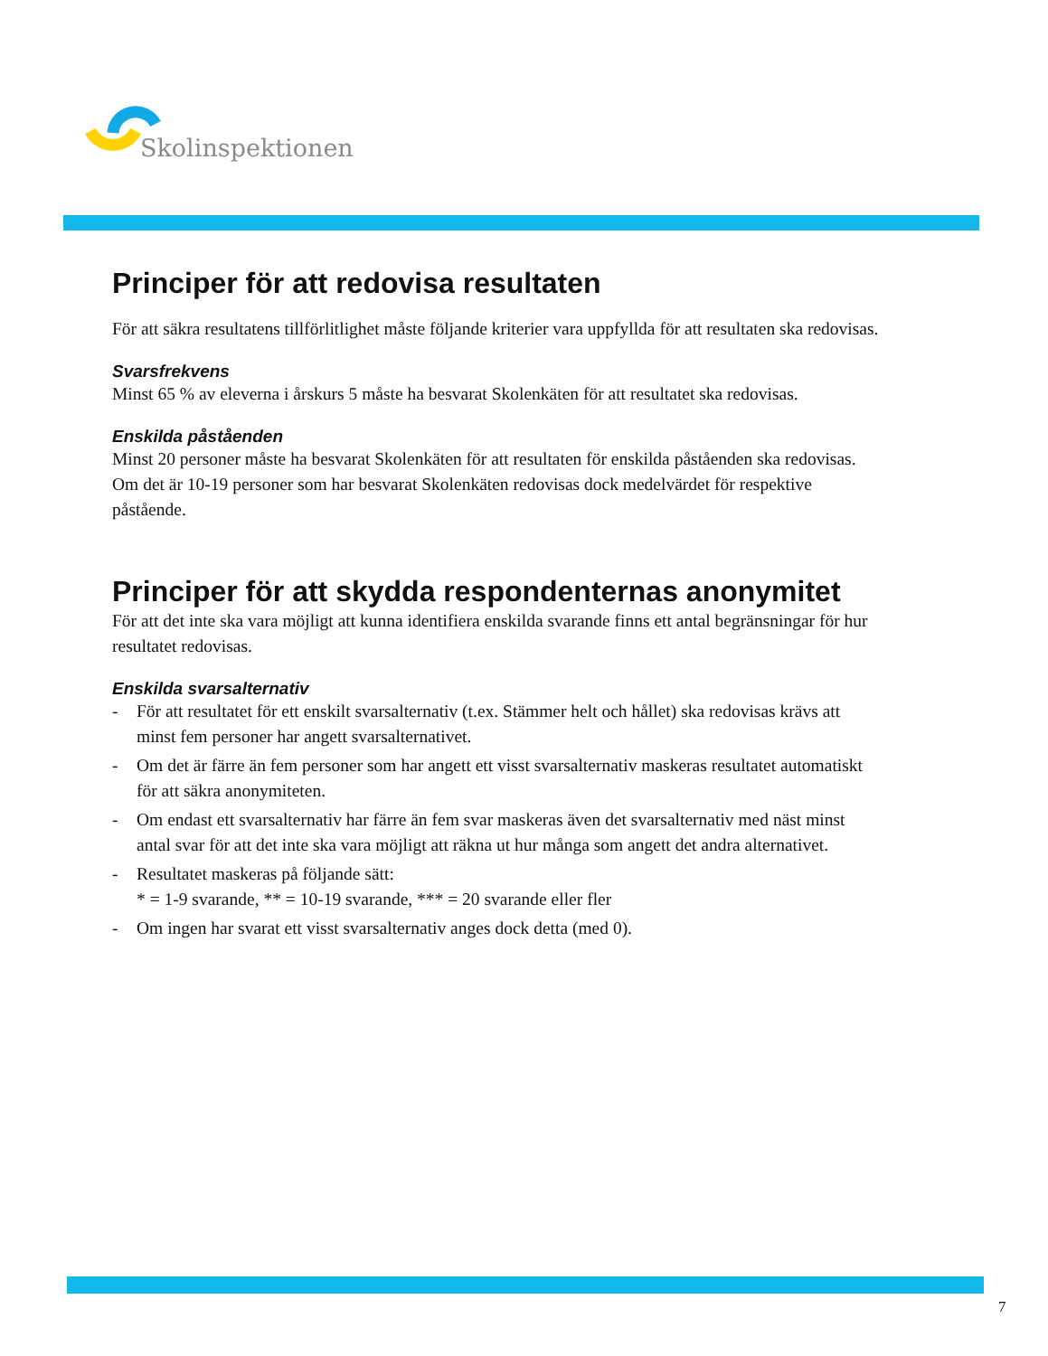Skolinspektionen
Principer för att redovisa resultaten
För att säkra resultatens tillförlitlighet måste följande kriterier vara uppfyllda för att resultaten ska redovisas.
Svarsfrekvens
Minst 65 % av eleverna i årskurs 5 måste ha besvarat Skolenkäten för att resultatet ska redovisas.
Enskilda påståenden
Minst 20 personer måste ha besvarat Skolenkäten för att resultaten för enskilda påståenden ska redovisas. Om det är 10-19 personer som har besvarat Skolenkäten redovisas dock medelvärdet för respektive påstående.
Principer för att skydda respondenternas anonymitet
För att det inte ska vara möjligt att kunna identifiera enskilda svarande finns ett antal begränsningar för hur resultatet redovisas.
Enskilda svarsalternativ
- För att resultatet för ett enskilt svarsalternativ (t.ex. Stämmer helt och hållet) ska redovisas krävs att minst fem personer har angett svarsalternativet.
- Om det är färre än fem personer som har angett ett visst svarsalternativ maskeras resultatet automatiskt för att säkra anonymiteten.
- Om endast ett svarsalternativ har färre än fem svar maskeras även det svarsalternativ med näst minst antal svar för att det inte ska vara möjligt att räkna ut hur många som angett det andra alternativet.
- Resultatet maskeras på följande sätt:
* = 1-9 svarande, ** = 10-19 svarande, *** = 20 svarande eller fler
- Om ingen har svarat ett visst svarsalternativ anges dock detta (med 0).
7